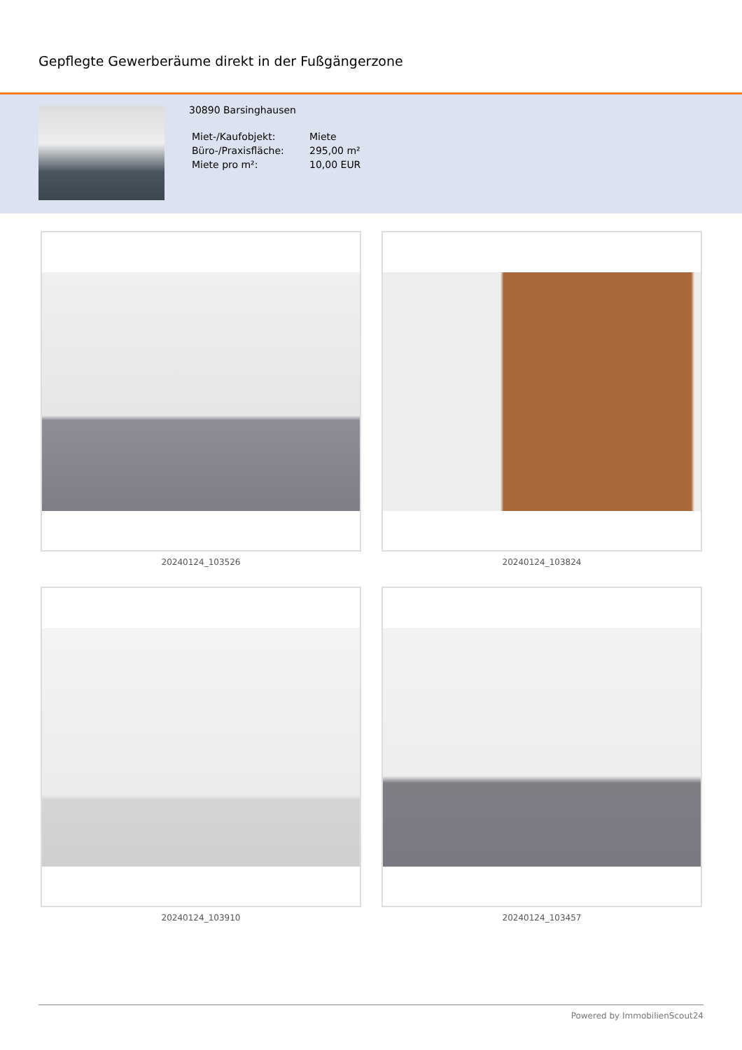Gepflegte Gewerberäume direkt in der Fußgängerzone
30890 Barsinghausen
| Miet-/Kaufobjekt: | Miete |
| Büro-/Praxisfläche: | 295,00 m² |
| Miete pro m²: | 10,00 EUR |
20240124_103526
20240124_103824
20240124_103910
20240124_103457
Powered by ImmobilienScout24